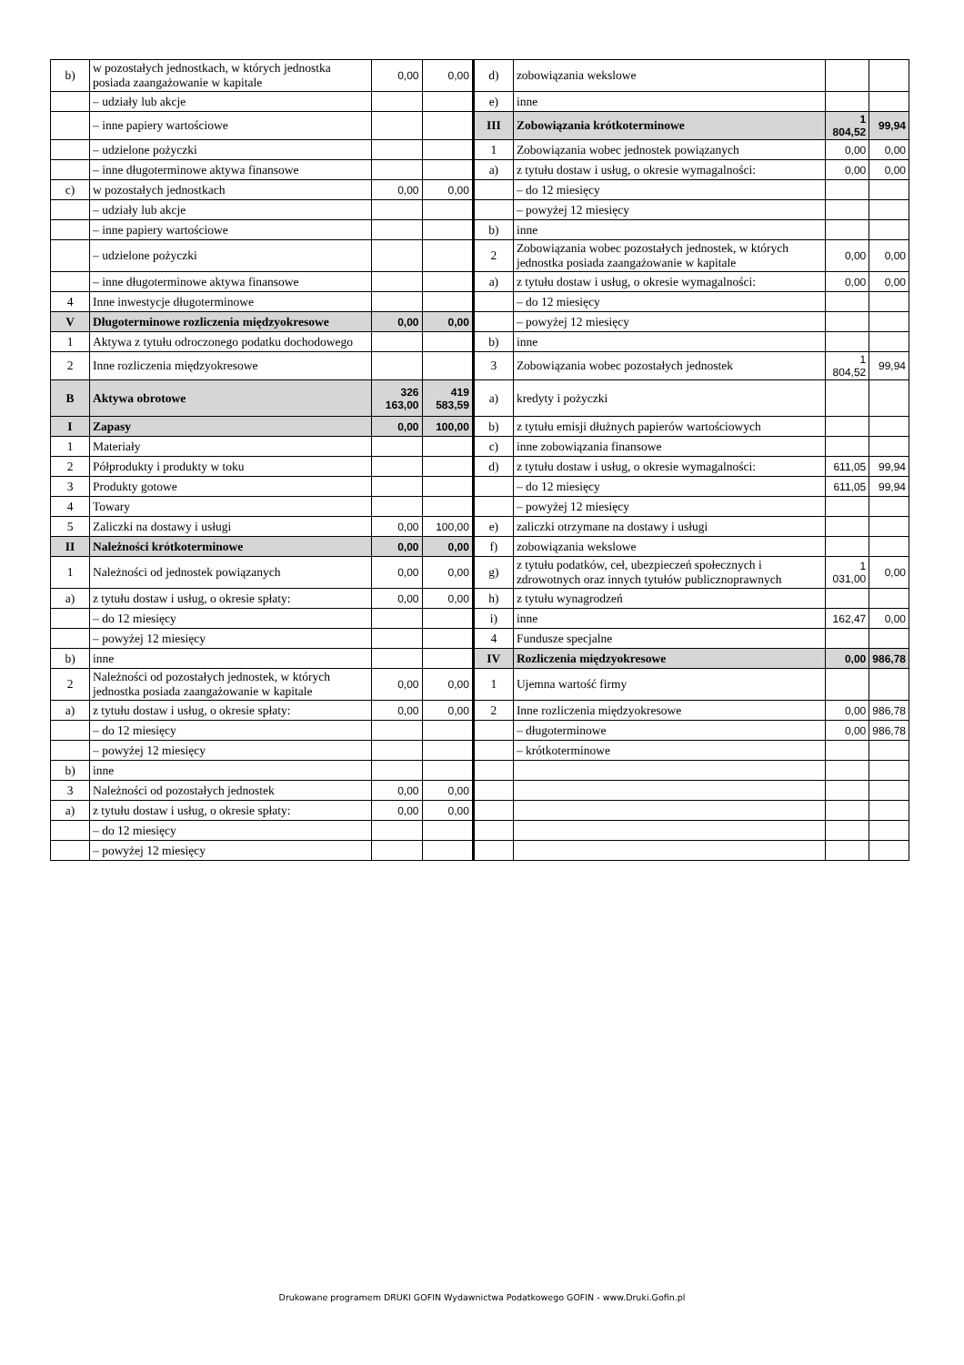| b) | w pozostałych jednostkach, w których jednostka posiada zaangażowanie w kapitale | 0,00 | 0,00 | d) | zobowiązania wekslowe | | |
| | – udziały lub akcje | | | e) | inne | | |
| | – inne papiery wartościowe | | | III | Zobowiązania krótkoterminowe | 1 804,52 | 99,94 |
| | – udzielone pożyczki | | | 1 | Zobowiązania wobec jednostek powiązanych | 0,00 | 0,00 |
| | – inne długoterminowe aktywa finansowe | | | a) | z tytułu dostaw i usług, o okresie wymagalności: | 0,00 | 0,00 |
| c) | w pozostałych jednostkach | 0,00 | 0,00 | | – do 12 miesięcy | | |
| | – udziały lub akcje | | | | – powyżej 12 miesięcy | | |
| | – inne papiery wartościowe | | | b) | inne | | |
| | – udzielone pożyczki | | | 2 | Zobowiązania wobec pozostałych jednostek, w których jednostka posiada zaangażowanie w kapitale | 0,00 | 0,00 |
| | – inne długoterminowe aktywa finansowe | | | a) | z tytułu dostaw i usług, o okresie wymagalności: | 0,00 | 0,00 |
| 4 | Inne inwestycje długoterminowe | | | | – do 12 miesięcy | | |
| V | Długoterminowe rozliczenia międzyokresowe | 0,00 | 0,00 | | – powyżej 12 miesięcy | | |
| 1 | Aktywa z tytułu odroczonego podatku dochodowego | | | b) | inne | | |
| 2 | Inne rozliczenia międzyokresowe | | | 3 | Zobowiązania wobec pozostałych jednostek | 1 804,52 | 99,94 |
| B | Aktywa obrotowe | 326 163,00 | 419 583,59 | a) | kredyty i pożyczki | | |
| I | Zapasy | 0,00 | 100,00 | b) | z tytułu emisji dłużnych papierów wartościowych | | |
| 1 | Materiały | | | c) | inne zobowiązania finansowe | | |
| 2 | Półprodukty i produkty w toku | | | d) | z tytułu dostaw i usług, o okresie wymagalności: | 611,05 | 99,94 |
| 3 | Produkty gotowe | | | | – do 12 miesięcy | 611,05 | 99,94 |
| 4 | Towary | | | | – powyżej 12 miesięcy | | |
| 5 | Zaliczki na dostawy i usługi | 0,00 | 100,00 | e) | zaliczki otrzymane na dostawy i usługi | | |
| II | Należności krótkoterminowe | 0,00 | 0,00 | f) | zobowiązania wekslowe | | |
| 1 | Należności od jednostek powiązanych | 0,00 | 0,00 | g) | z tytułu podatków, ceł, ubezpieczeń społecznych i zdrowotnych oraz innych tytułów publicznoprawnych | 1 031,00 | 0,00 |
| a) | z tytułu dostaw i usług, o okresie spłaty: | 0,00 | 0,00 | h) | z tytułu wynagrodzeń | | |
| | – do 12 miesięcy | | | i) | inne | 162,47 | 0,00 |
| | – powyżej 12 miesięcy | | | 4 | Fundusze specjalne | | |
| b) | inne | | | IV | Rozliczenia międzyokresowe | 0,00 | 986,78 |
| 2 | Należności od pozostałych jednostek, w których jednostka posiada zaangażowanie w kapitale | 0,00 | 0,00 | 1 | Ujemna wartość firmy | | |
| a) | z tytułu dostaw i usług, o okresie spłaty: | 0,00 | 0,00 | 2 | Inne rozliczenia międzyokresowe | 0,00 | 986,78 |
| | – do 12 miesięcy | | | | – długoterminowe | 0,00 | 986,78 |
| | – powyżej 12 miesięcy | | | | – krótkoterminowe | | |
| b) | inne | | | | | | |
| 3 | Należności od pozostałych jednostek | 0,00 | 0,00 | | | | |
| a) | z tytułu dostaw i usług, o okresie spłaty: | 0,00 | 0,00 | | | | |
| | – do 12 miesięcy | | | | | | |
| | – powyżej 12 miesięcy | | | | | | |
Drukowane programem DRUKI GOFIN Wydawnictwa Podatkowego GOFIN - www.Druki.Gofin.pl